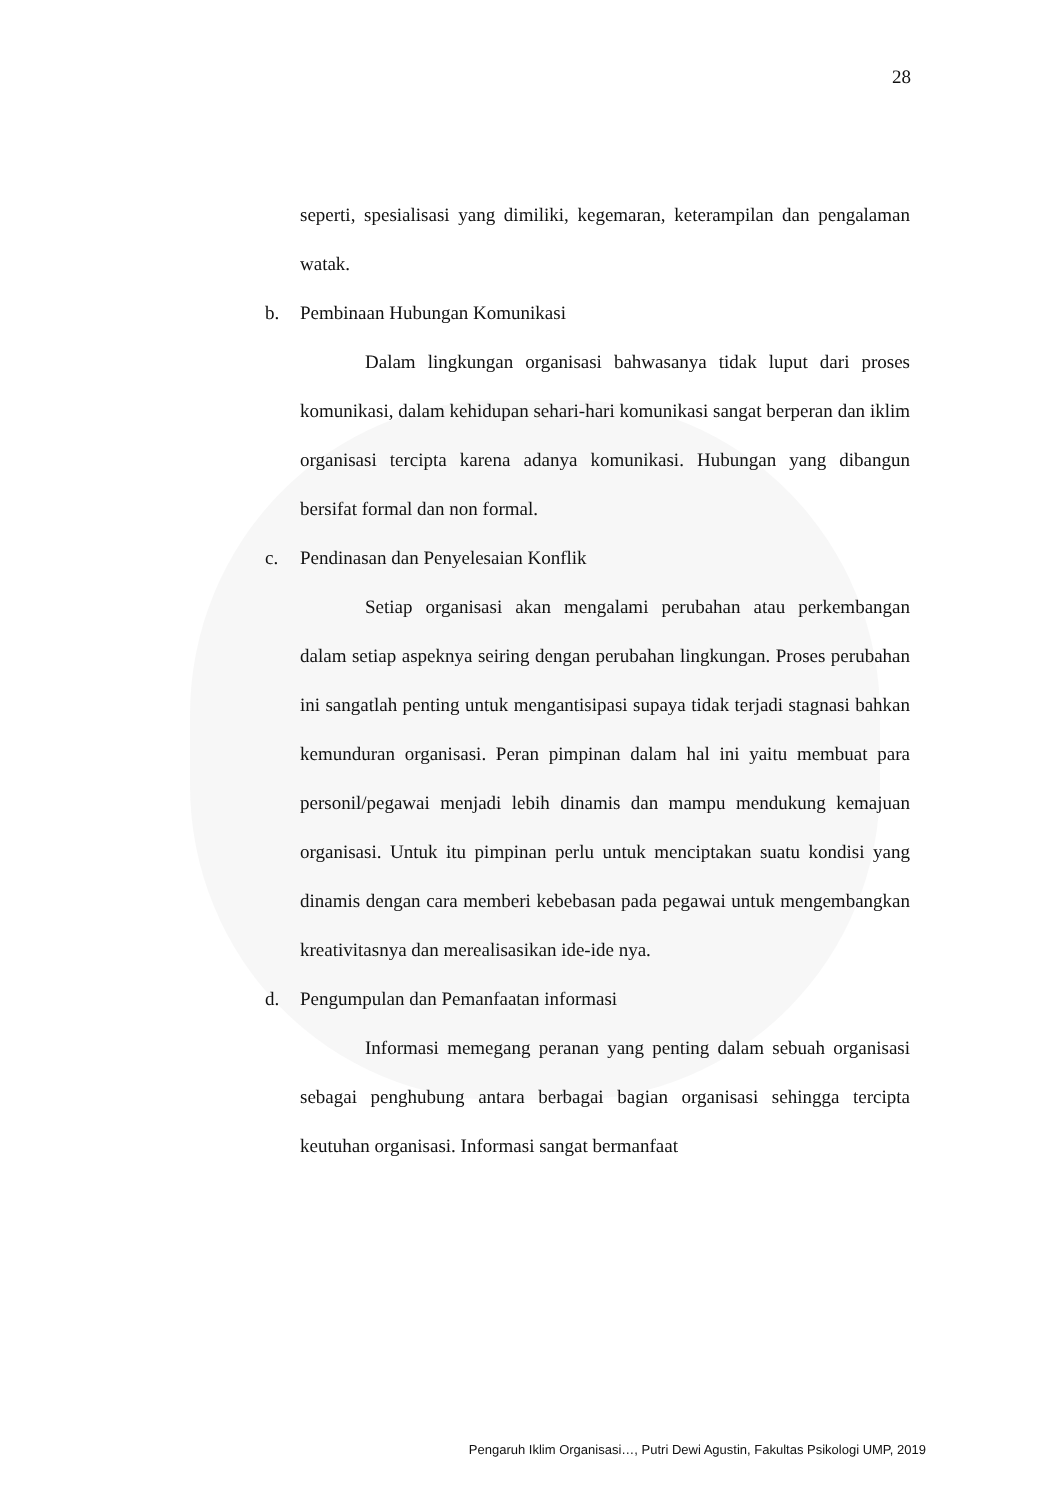28
seperti, spesialisasi yang dimiliki, kegemaran, keterampilan dan pengalaman watak.
b. Pembinaan Hubungan Komunikasi
Dalam lingkungan organisasi bahwasanya tidak luput dari proses komunikasi, dalam kehidupan sehari-hari komunikasi sangat berperan dan iklim organisasi tercipta karena adanya komunikasi. Hubungan yang dibangun bersifat formal dan non formal.
c. Pendinasan dan Penyelesaian Konflik
Setiap organisasi akan mengalami perubahan atau perkembangan dalam setiap aspeknya seiring dengan perubahan lingkungan. Proses perubahan ini sangatlah penting untuk mengantisipasi supaya tidak terjadi stagnasi bahkan kemunduran organisasi. Peran pimpinan dalam hal ini yaitu membuat para personil/pegawai menjadi lebih dinamis dan mampu mendukung kemajuan organisasi. Untuk itu pimpinan perlu untuk menciptakan suatu kondisi yang dinamis dengan cara memberi kebebasan pada pegawai untuk mengembangkan kreativitasnya dan merealisasikan ide-ide nya.
d. Pengumpulan dan Pemanfaatan informasi
Informasi memegang peranan yang penting dalam sebuah organisasi sebagai penghubung antara berbagai bagian organisasi sehingga tercipta keutuhan organisasi. Informasi sangat bermanfaat
Pengaruh Iklim Organisasi…, Putri Dewi Agustin, Fakultas Psikologi UMP, 2019